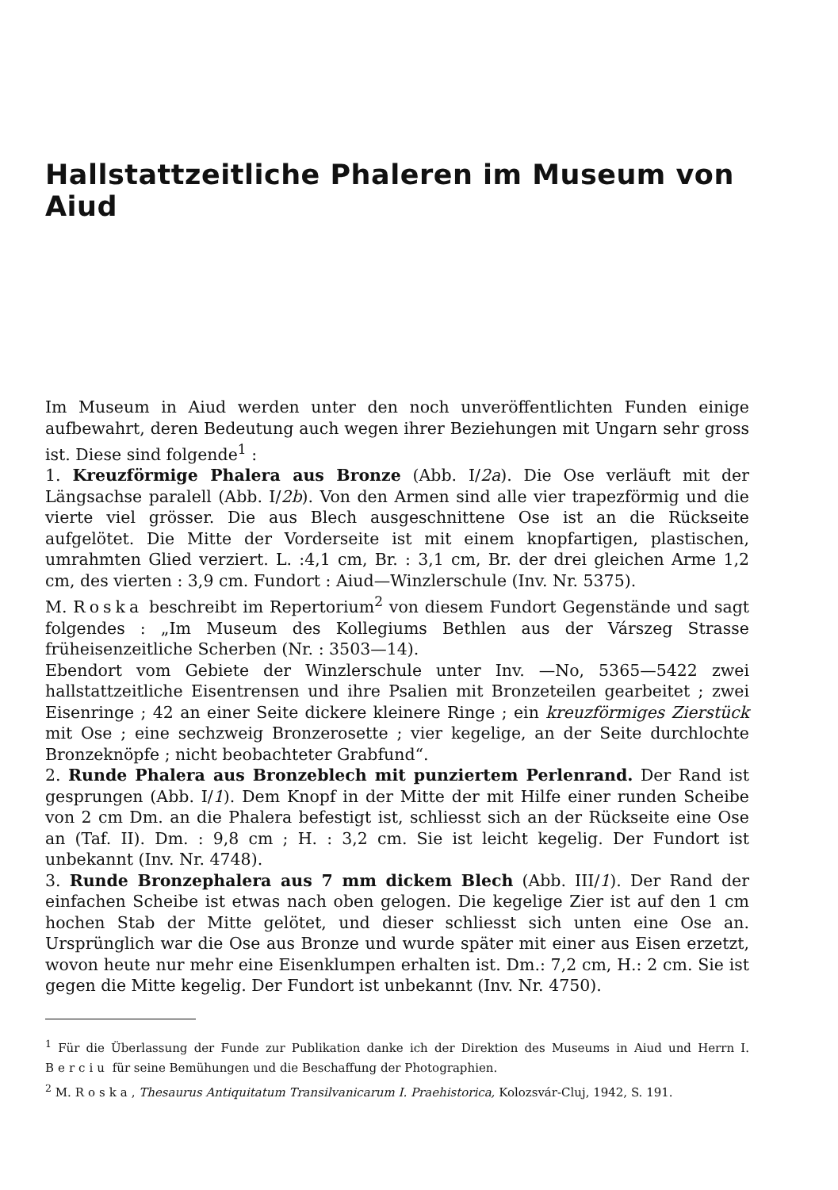Hallstattzeitliche Phaleren im Museum von Aiud
Im Museum in Aiud werden unter den noch unveröffentlichten Funden einige aufbewahrt, deren Bedeutung auch wegen ihrer Beziehungen mit Ungarn sehr gross ist. Diese sind folgende<sup>1</sup> :
1. Kreuzförmige Phalera aus Bronze (Abb. I/2a). Die Ose verläuft mit der Längsachse paralell (Abb. I/2b). Von den Armen sind alle vier trapezförmig und die vierte viel grösser. Die aus Blech ausgeschnittene Ose ist an die Rückseite aufgelötet. Die Mitte der Vorderseite ist mit einem knopfartigen, plastischen, umrahmten Glied verziert. L. :4,1 cm, Br. : 3,1 cm, Br. der drei gleichen Arme 1,2 cm, des vierten : 3,9 cm. Fundort : Aiud—Winzlerschule (Inv. Nr. 5375).
M. Roska beschreibt im Repertorium<sup>2</sup> von diesem Fundort Gegenstände und sagt folgendes : „Im Museum des Kollegiums Bethlen aus der Várszeg Strasse früheisenzeitliche Scherben (Nr. : 3503—14).
Ebendort vom Gebiete der Winzlerschule unter Inv. —No, 5365—5422 zwei hallstattzeitliche Eisentrensen und ihre Psalien mit Bronzeteilen gearbeitet ; zwei Eisenringe ; 42 an einer Seite dickere kleinere Ringe ; ein kreuzförmiges Zierstück mit Ose ; eine sechzweig Bronzerosette ; vier kegelige, an der Seite durchlochte Bronzeknöpfe ; nicht beobachteter Grabfund“.
2. Runde Phalera aus Bronzeblech mit punziertem Perlenrand. Der Rand ist gesprungen (Abb. I/1). Dem Knopf in der Mitte der mit Hilfe einer runden Scheibe von 2 cm Dm. an die Phalera befestigt ist, schliesst sich an der Rückseite eine Ose an (Taf. II). Dm. : 9,8 cm ; H. : 3,2 cm. Sie ist leicht kegelig. Der Fundort ist unbekannt (Inv. Nr. 4748).
3. Runde Bronzephalera aus 7 mm dickem Blech (Abb. III/1). Der Rand der einfachen Scheibe ist etwas nach oben gelogen. Die kegelige Zier ist auf den 1 cm hochen Stab der Mitte gelötet, und dieser schliesst sich unten eine Ose an. Ursprünglich war die Ose aus Bronze und wurde später mit einer aus Eisen erzetzt, wovon heute nur mehr eine Eisenklumpen erhalten ist. Dm.: 7,2 cm, H.: 2 cm. Sie ist gegen die Mitte kegelig. Der Fundort ist unbekannt (Inv. Nr. 4750).
<sup>1</sup> Für die Überlassung der Funde zur Publikation danke ich der Direktion des Museums in Aiud und Herrn I. Berciu für seine Bemühungen und die Beschaffung der Photographien.
<sup>2</sup> M. Roska, Thesaurus Antiquitatum Transilvanicarum I. Praehistorica, Kolozsvár-Cluj, 1942, S. 191.